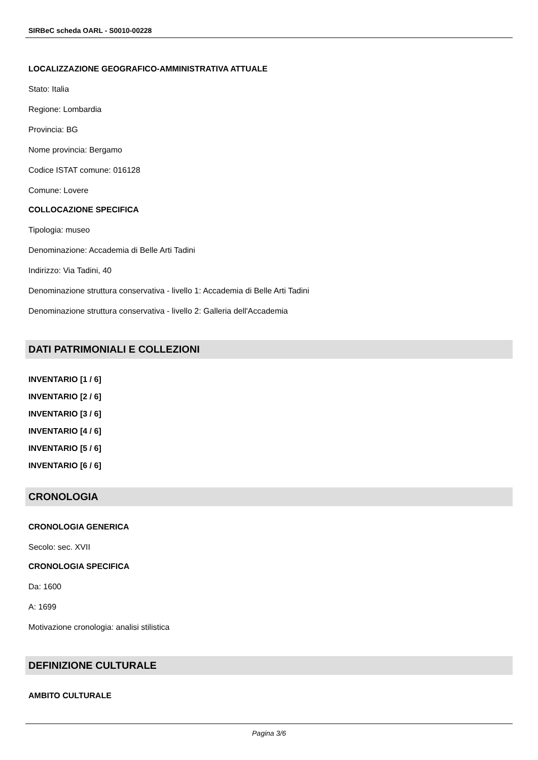SIRBeC scheda OARL - S0010-00228
LOCALIZZAZIONE GEOGRAFICO-AMMINISTRATIVA ATTUALE
Stato: Italia
Regione: Lombardia
Provincia: BG
Nome provincia: Bergamo
Codice ISTAT comune: 016128
Comune: Lovere
COLLOCAZIONE SPECIFICA
Tipologia: museo
Denominazione: Accademia di Belle Arti Tadini
Indirizzo: Via Tadini, 40
Denominazione struttura conservativa - livello 1: Accademia di Belle Arti Tadini
Denominazione struttura conservativa - livello 2: Galleria dell'Accademia
DATI PATRIMONIALI E COLLEZIONI
INVENTARIO [1 / 6]
INVENTARIO [2 / 6]
INVENTARIO [3 / 6]
INVENTARIO [4 / 6]
INVENTARIO [5 / 6]
INVENTARIO [6 / 6]
CRONOLOGIA
CRONOLOGIA GENERICA
Secolo: sec. XVII
CRONOLOGIA SPECIFICA
Da: 1600
A: 1699
Motivazione cronologia: analisi stilistica
DEFINIZIONE CULTURALE
AMBITO CULTURALE
Pagina 3/6